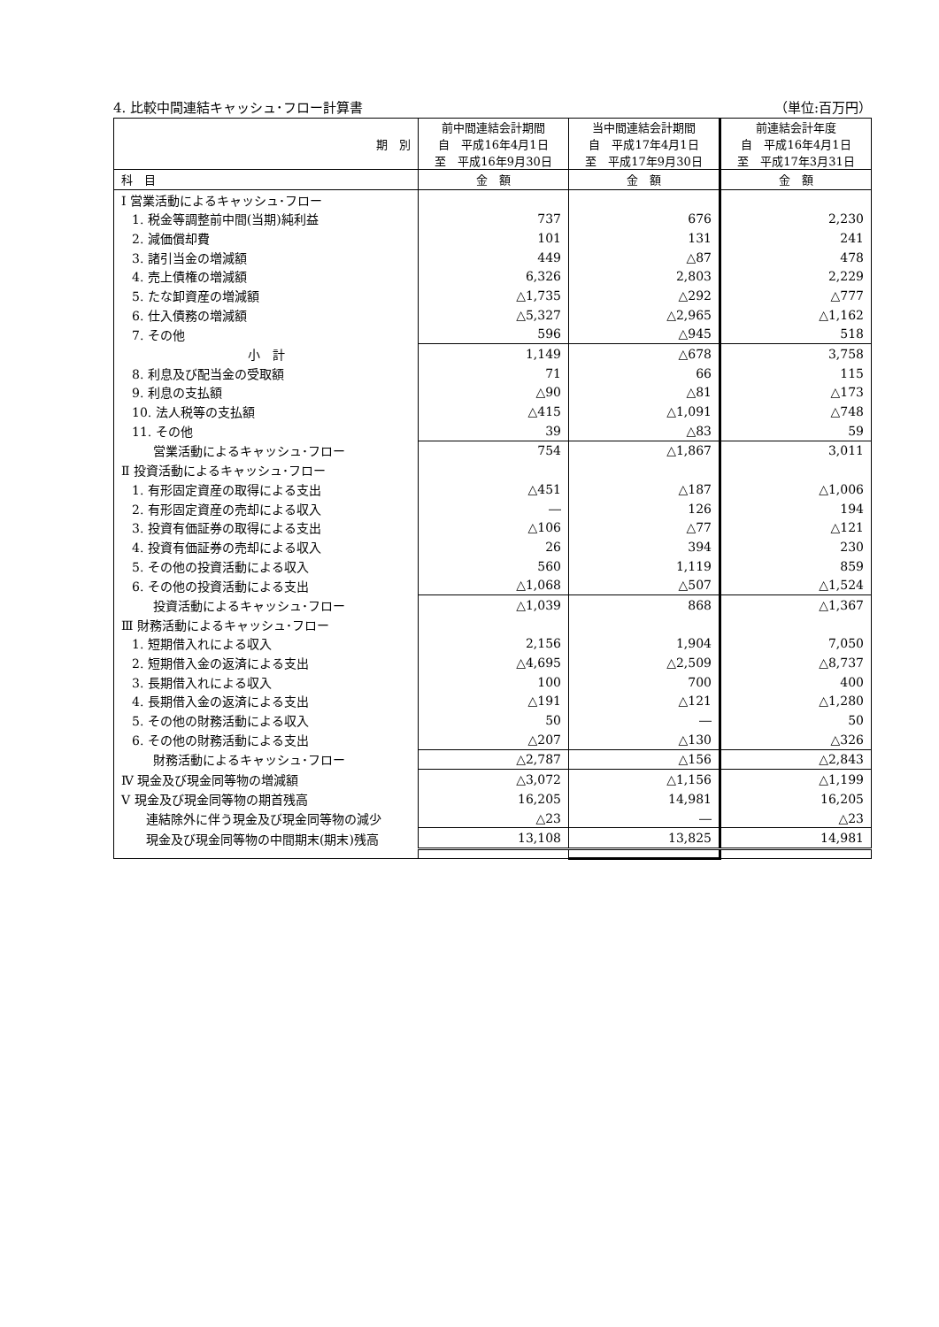4. 比較中間連結キャッシュ･フロー計算書 （単位:百万円）
| 期 別 | 前中間連結会計期間 自 平成16年4月1日 至 平成16年9月30日 | 当中間連結会計期間 自 平成17年4月1日 至 平成17年9月30日 | 前連結会計年度 自 平成16年4月1日 至 平成17年3月31日 |
| 科 目 | 金 額 | 金 額 | 金 額 |
| Ⅰ 営業活動によるキャッシュ･フロー | | | |
| 1. 税金等調整前中間(当期)純利益 | 737 | 676 | 2,230 |
| 2. 減価償却費 | 101 | 131 | 241 |
| 3. 諸引当金の増減額 | 449 | △87 | 478 |
| 4. 売上債権の増減額 | 6,326 | 2,803 | 2,229 |
| 5. たな卸資産の増減額 | △1,735 | △292 | △777 |
| 6. 仕入債務の増減額 | △5,327 | △2,965 | △1,162 |
| 7. その他 | 596 | △945 | 518 |
| 小 計 | 1,149 | △678 | 3,758 |
| 8. 利息及び配当金の受取額 | 71 | 66 | 115 |
| 9. 利息の支払額 | △90 | △81 | △173 |
| 10. 法人税等の支払額 | △415 | △1,091 | △748 |
| 11. その他 | 39 | △83 | 59 |
| 営業活動によるキャッシュ･フロー | 754 | △1,867 | 3,011 |
| Ⅱ 投資活動によるキャッシュ･フロー | | | |
| 1. 有形固定資産の取得による支出 | △451 | △187 | △1,006 |
| 2. 有形固定資産の売却による収入 | ― | 126 | 194 |
| 3. 投資有価証券の取得による支出 | △106 | △77 | △121 |
| 4. 投資有価証券の売却による収入 | 26 | 394 | 230 |
| 5. その他の投資活動による収入 | 560 | 1,119 | 859 |
| 6. その他の投資活動による支出 | △1,068 | △507 | △1,524 |
| 投資活動によるキャッシュ･フロー | △1,039 | 868 | △1,367 |
| Ⅲ 財務活動によるキャッシュ･フロー | | | |
| 1. 短期借入れによる収入 | 2,156 | 1,904 | 7,050 |
| 2. 短期借入金の返済による支出 | △4,695 | △2,509 | △8,737 |
| 3. 長期借入れによる収入 | 100 | 700 | 400 |
| 4. 長期借入金の返済による支出 | △191 | △121 | △1,280 |
| 5. その他の財務活動による収入 | 50 | ― | 50 |
| 6. その他の財務活動による支出 | △207 | △130 | △326 |
| 財務活動によるキャッシュ･フロー | △2,787 | △156 | △2,843 |
| Ⅳ 現金及び現金同等物の増減額 | △3,072 | △1,156 | △1,199 |
| Ⅴ 現金及び現金同等物の期首残高 | 16,205 | 14,981 | 16,205 |
| 連結除外に伴う現金及び現金同等物の減少 | △23 | ― | △23 |
| 現金及び現金同等物の中間期末(期末)残高 | 13,108 | 13,825 | 14,981 |